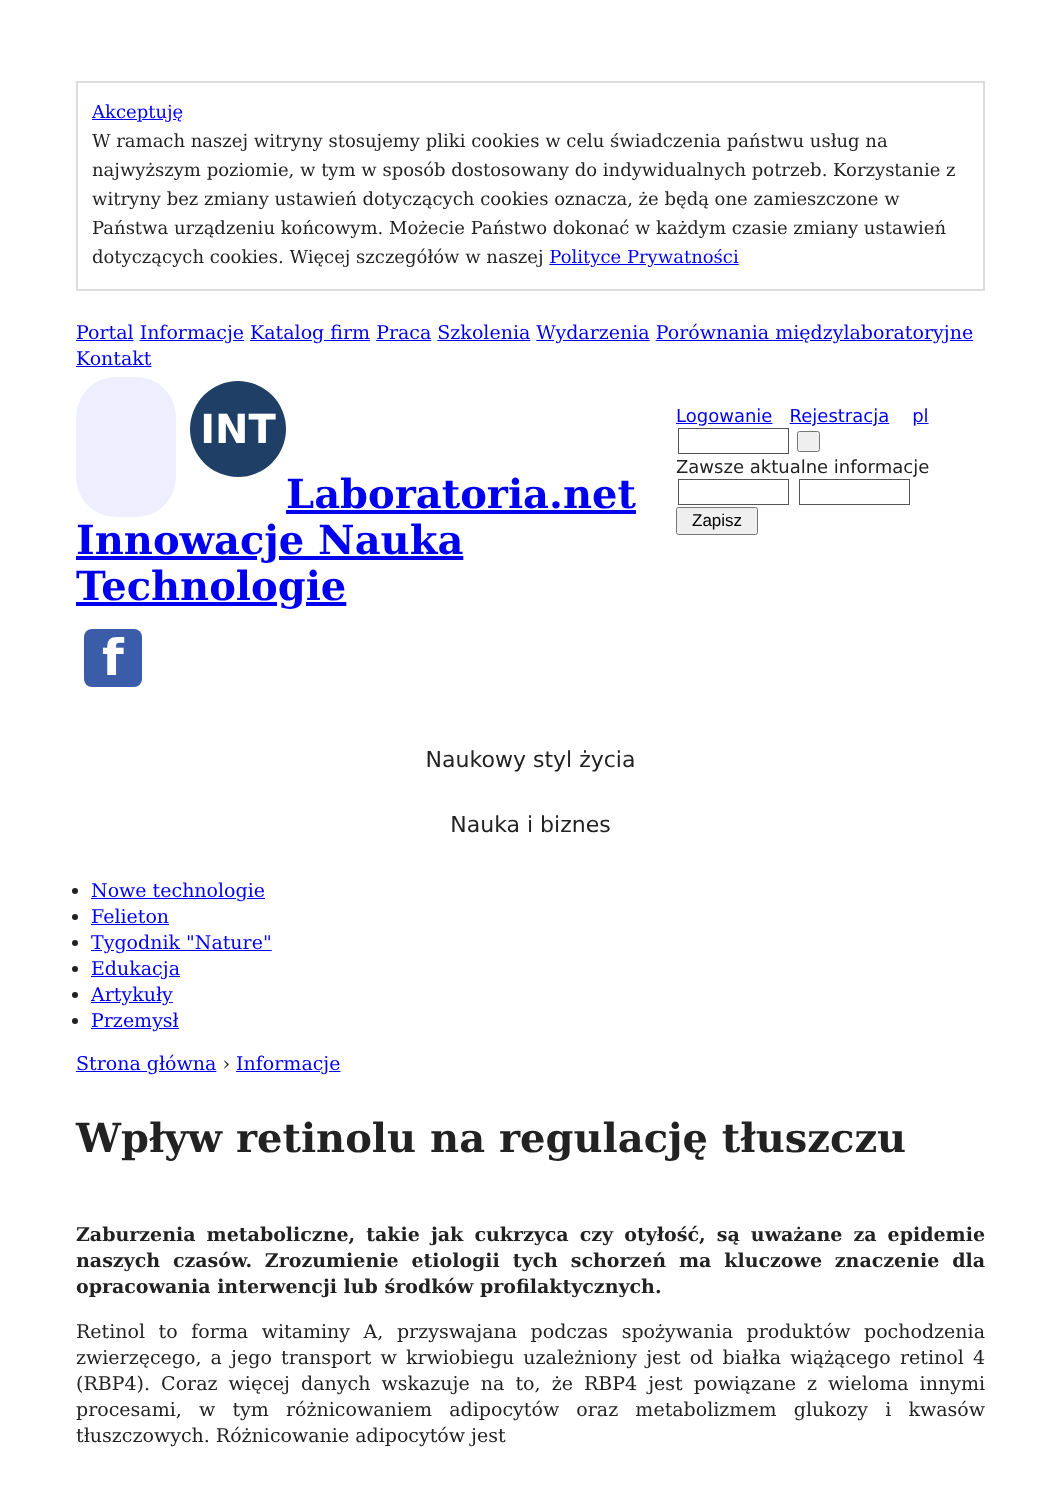Akceptuję
W ramach naszej witryny stosujemy pliki cookies w celu świadczenia państwu usług na najwyższym poziomie, w tym w sposób dostosowany do indywidualnych potrzeb. Korzystanie z witryny bez zmiany ustawień dotyczących cookies oznacza, że będą one zamieszczone w Państwa urządzeniu końcowym. Możecie Państwo dokonać w każdym czasie zmiany ustawień dotyczących cookies. Więcej szczegółów w naszej Polityce Prywatności
Portal Informacje Katalog firm Praca Szkolenia Wydarzenia Porównania międzylaboratoryjne Kontakt
INT
Laboratoria.net
Innowacje Nauka
Technologie
f
Logowanie Rejestracja pl
Zawsze aktualne informacje
Zapisz
Naukowy styl życia
Nauka i biznes
Nowe technologie
Felieton
Tygodnik "Nature"
Edukacja
Artykuły
Przemysł
Strona główna › Informacje
Wpływ retinolu na regulację tłuszczu
Zaburzenia metaboliczne, takie jak cukrzyca czy otyłość, są uważane za epidemie naszych czasów. Zrozumienie etiologii tych schorzeń ma kluczowe znaczenie dla opracowania interwencji lub środków profilaktycznych.
Retinol to forma witaminy A, przyswajana podczas spożywania produktów pochodzenia zwierzęcego, a jego transport w krwiobiegu uzależniony jest od białka wiążącego retinol 4 (RBP4). Coraz więcej danych wskazuje na to, że RBP4 jest powiązane z wieloma innymi procesami, w tym różnicowaniem adipocytów oraz metabolizmem glukozy i kwasów tłuszczowych. Różnicowanie adipocytów jest